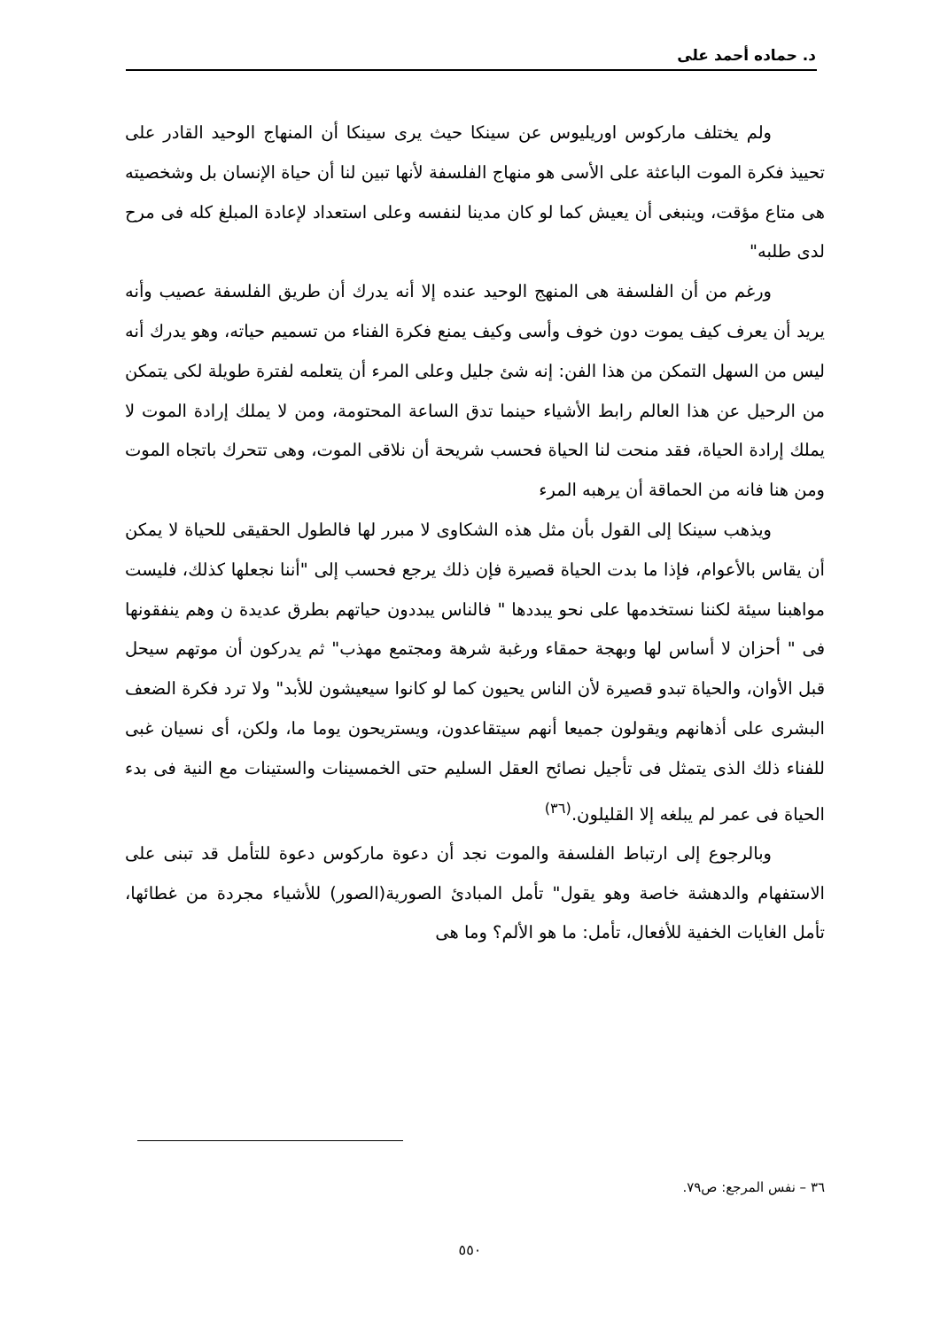د. حماده أحمد على
ولم يختلف ماركوس اوريليوس عن سينكا حيث يرى سينكا أن المنهاج الوحيد القادر على تحييذ فكرة الموت الباعثة على الأسى هو منهاج الفلسفة لأنها تبين لنا أن حياة الإنسان بل وشخصيته هى متاع مؤقت، وينبغى أن يعيش كما لو كان مدينا لنفسه وعلى استعداد لإعادة المبلغ كله فى مرح لدى طلبه"
ورغم من أن الفلسفة هى المنهج الوحيد عنده إلا أنه يدرك أن طريق الفلسفة عصيب وأنه يريد أن يعرف كيف يموت دون خوف وأسى وكيف يمنع فكرة الفناء من تسميم حياته، وهو يدرك أنه ليس من السهل التمكن من هذا الفن: إنه شئ جليل وعلى المرء أن يتعلمه لفترة طويلة لكى يتمكن من الرحيل عن هذا العالم رابط الأشياء حينما تدق الساعة المحتومة، ومن لا يملك إرادة الموت لا يملك إرادة الحياة، فقد منحت لنا الحياة فحسب شريحة أن نلاقى الموت، وهى تتحرك باتجاه الموت ومن هنا فانه من الحماقة أن يرهبه المرء
ويذهب سينكا إلى القول بأن مثل هذه الشكاوى لا مبرر لها فالطول الحقيقى للحياة لا يمكن أن يقاس بالأعوام، فإذا ما بدت الحياة قصيرة فإن ذلك يرجع فحسب إلى "أننا نجعلها كذلك، فليست مواهبنا سيئة لكننا نستخدمها على نحو يبددها " فالناس يبددون حياتهم بطرق عديدة ن وهم ينفقونها فى " أحزان لا أساس لها وبهجة حمقاء ورغبة شرهة ومجتمع مهذب" ثم يدركون أن موتهم سيحل قبل الأوان، والحياة تبدو قصيرة لأن الناس يحيون كما لو كانوا سيعيشون للأبد" ولا ترد فكرة الضعف البشرى على أذهانهم ويقولون جميعا أنهم سيتقاعدون، ويستريحون يوما ما، ولكن، أى نسيان غبى للفناء ذلك الذى يتمثل فى تأجيل نصائح العقل السليم حتى الخمسينات والستينات مع النية فى بدء الحياة فى عمر لم يبلغه إلا القليلون.<sup>(٣٦)</sup>
وبالرجوع إلى ارتباط الفلسفة والموت نجد أن دعوة ماركوس دعوة للتأمل قد تبنى على الاستفهام والدهشة خاصة وهو يقول" تأمل المبادئ الصورية(الصور) للأشياء مجردة من غطائها، تأمل الغايات الخفية للأفعال، تأمل: ما هو الألم؟ وما هى
٣٦ – نفس المرجع: ص٧٩.
٥٥٠